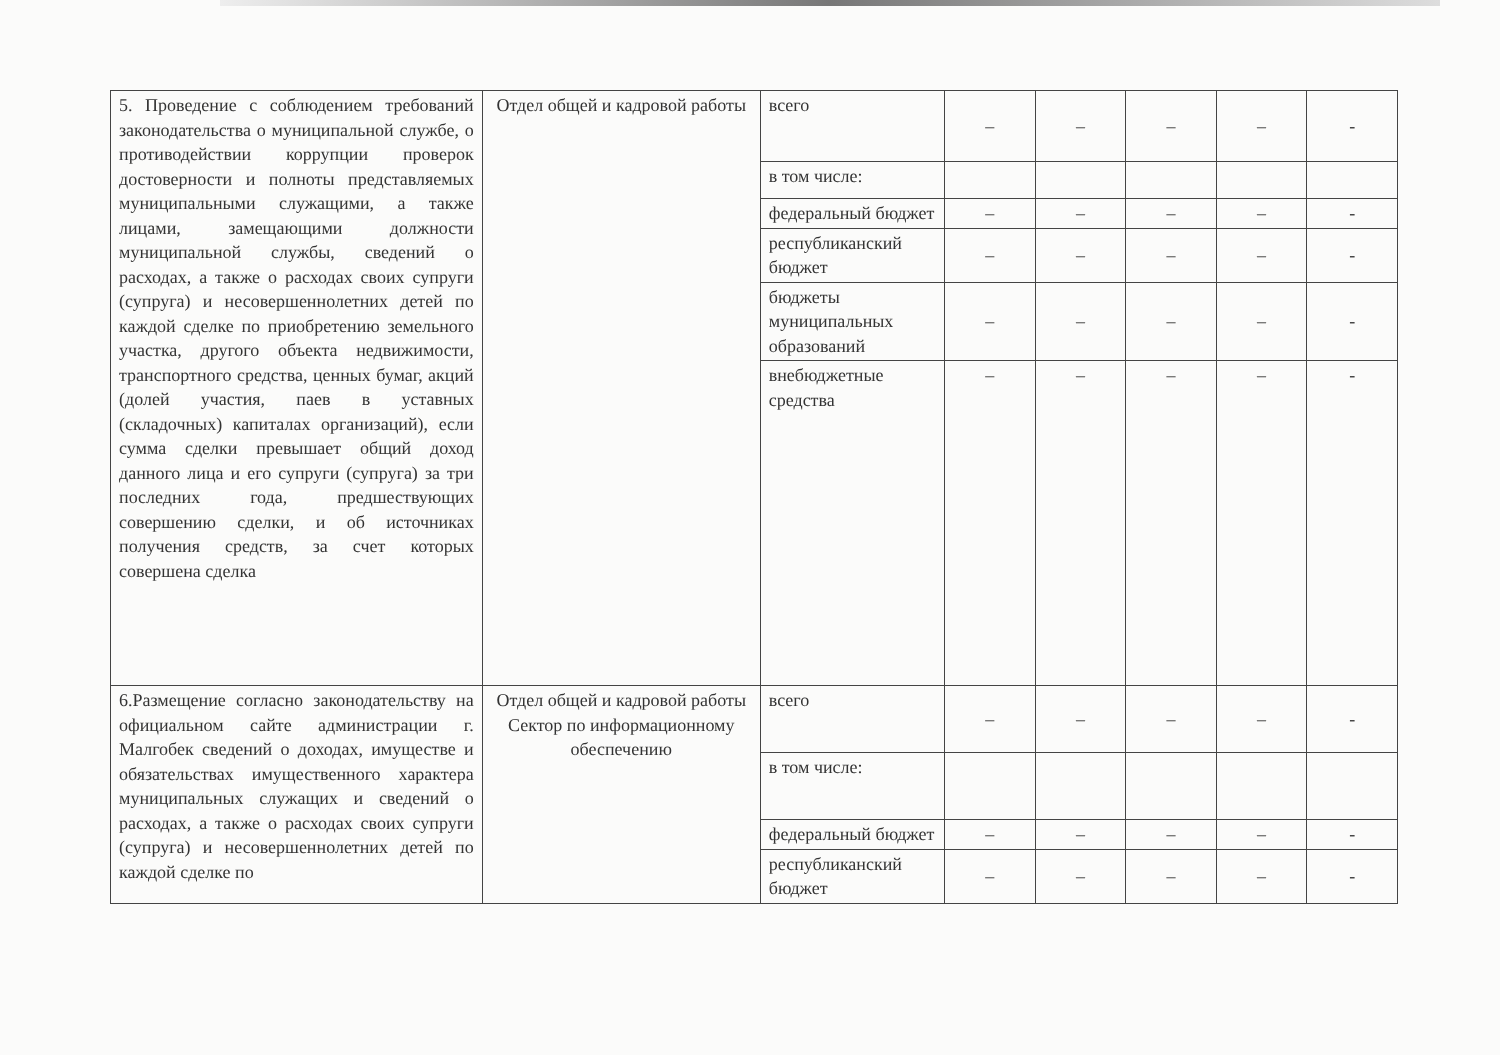| 5. Проведение с соблюдением требований законодательства о муниципальной службе, о противодействии коррупции проверок достоверности и полноты представляемых муниципальными служащими, а также лицами, замещающими должности муниципальной службы, сведений о расходах, а также о расходах своих супруги (супруга) и несовершеннолетних детей по каждой сделке по приобретению земельного участка, другого объекта недвижимости, транспортного средства, ценных бумаг, акций (долей участия, паев в уставных (складочных) капиталах организаций), если сумма сделки превышает общий доход данного лица и его супруги (супруга) за три последних года, предшествующих совершению сделки, и об источниках получения средств, за счет которых совершена сделка | Отдел общей и кадровой работы | всего | – | – | – | – | - |
| | | в том числе: | | | | | |
| | | федеральный бюджет | – | – | – | – | - |
| | | республиканский бюджет | – | – | – | – | - |
| | | бюджеты муниципальных образований | – | – | – | – | - |
| | | внебюджетные средства | – | – | – | – | - |
| 6.Размещение согласно законодательству на официальном сайте администрации г. Малгобек сведений о доходах, имуществе и обязательствах имущественного характера муниципальных служащих и сведений о расходах, а также о расходах своих супруги (супруга) и несовершеннолетних детей по каждой сделке по | Отдел общей и кадровой работы Сектор по информационному обеспечению | всего | – | – | – | – | - |
| | | в том числе: | | | | | |
| | | федеральный бюджет | – | – | – | – | - |
| | | республиканский бюджет | – | – | – | – | - |